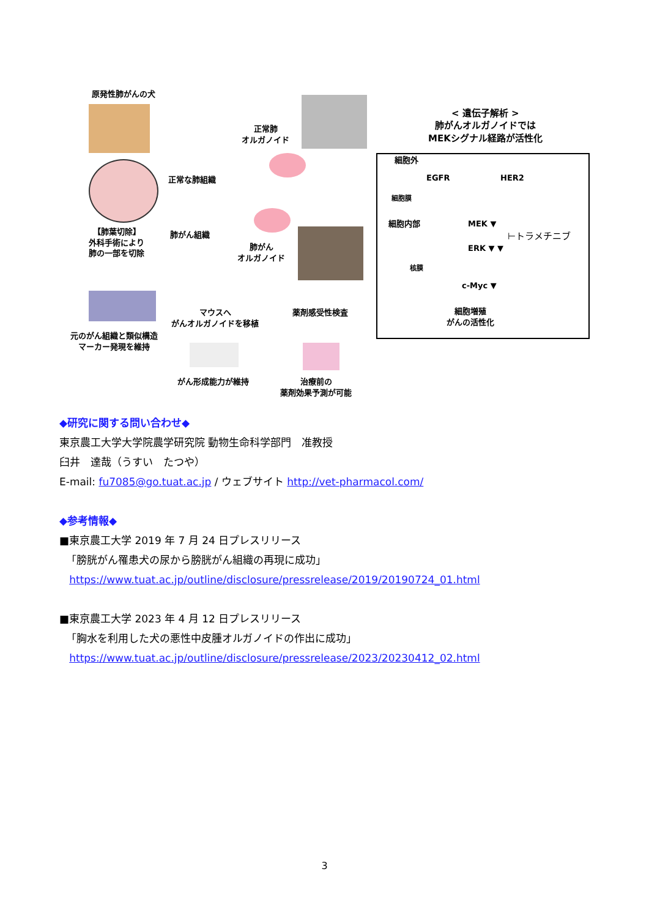原発性肺がんの犬
【肺葉切除】
外科手術により
肺の一部を切除
正常な肺組織
肺がん組織
正常肺
オルガノイド
肺がん
オルガノイド
元のがん組織と類似構造
マーカー発現を維持
マウスへ
がんオルガノイドを移植
薬剤感受性検査
がん形成能力が維持
治療前の
薬剤効果予測が可能
< 遺伝子解析 >
肺がんオルガノイドでは
MEKシグナル経路が活性化
細胞外
EGFR HER2
細胞膜
細胞内部 MEK ▼
⊢トラメチニブ
ERK ▼ ▼
核膜
c-Myc ▼
細胞増殖
がんの活性化
◆研究に関する問い合わせ◆
東京農工大学大学院農学研究院 動物生命科学部門　准教授
臼井　達哉（うすい　たつや）
E-mail: fu7085@go.tuat.ac.jp / ウェブサイト http://vet-pharmacol.com/
◆参考情報◆
■東京農工大学 2019 年 7 月 24 日プレスリリース
「膀胱がん罹患犬の尿から膀胱がん組織の再現に成功」
https://www.tuat.ac.jp/outline/disclosure/pressrelease/2019/20190724_01.html
■東京農工大学 2023 年 4 月 12 日プレスリリース
「胸水を利用した犬の悪性中皮腫オルガノイドの作出に成功」
https://www.tuat.ac.jp/outline/disclosure/pressrelease/2023/20230412_02.html
3